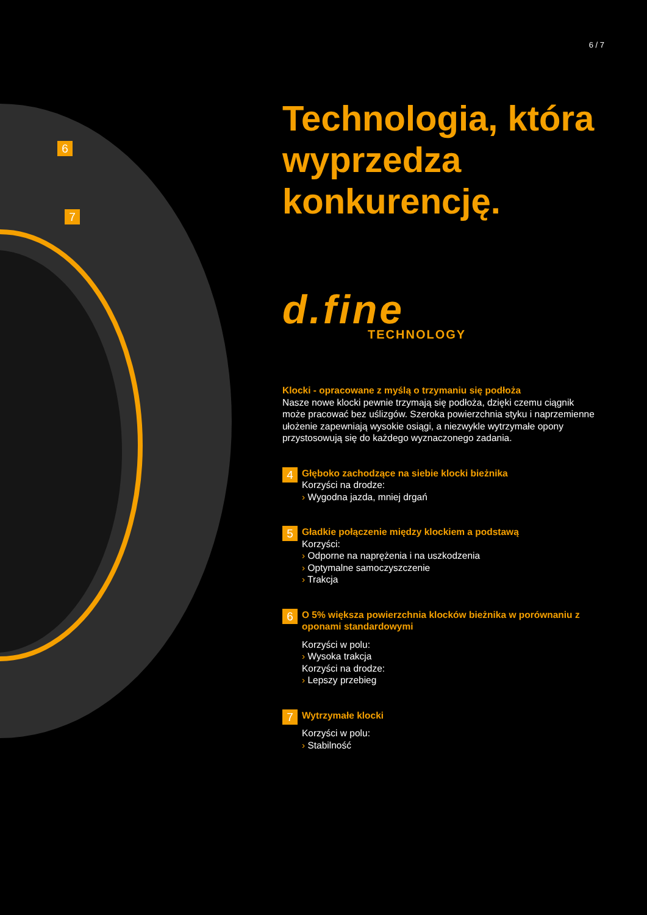6
7
6 / 7
Technologia, która wyprzedza konkurencję.
d.fine
TECHNOLOGY
Klocki - opracowane z myślą o trzymaniu się podłoża
Nasze nowe klocki pewnie trzymają się podłoża, dzięki czemu ciągnik może pracować bez uślizgów. Szeroka powierzchnia styku i naprzemienne ułożenie zapewniają wysokie osiągi, a niezwykle wytrzymałe opony przystosowują się do każdego wyznaczonego zadania.
4
Głęboko zachodzące na siebie klocki bieżnika
Korzyści na drodze:
› Wygodna jazda, mniej drgań
5
Gładkie połączenie między klockiem a podstawą
Korzyści:
› Odporne na naprężenia i na uszkodzenia
› Optymalne samoczyszczenie
› Trakcja
6
O 5% większa powierzchnia klocków bieżnika w porównaniu z oponami standardowymi
Korzyści w polu:
› Wysoka trakcja
Korzyści na drodze:
› Lepszy przebieg
7
Wytrzymałe klocki
Korzyści w polu:
› Stabilność